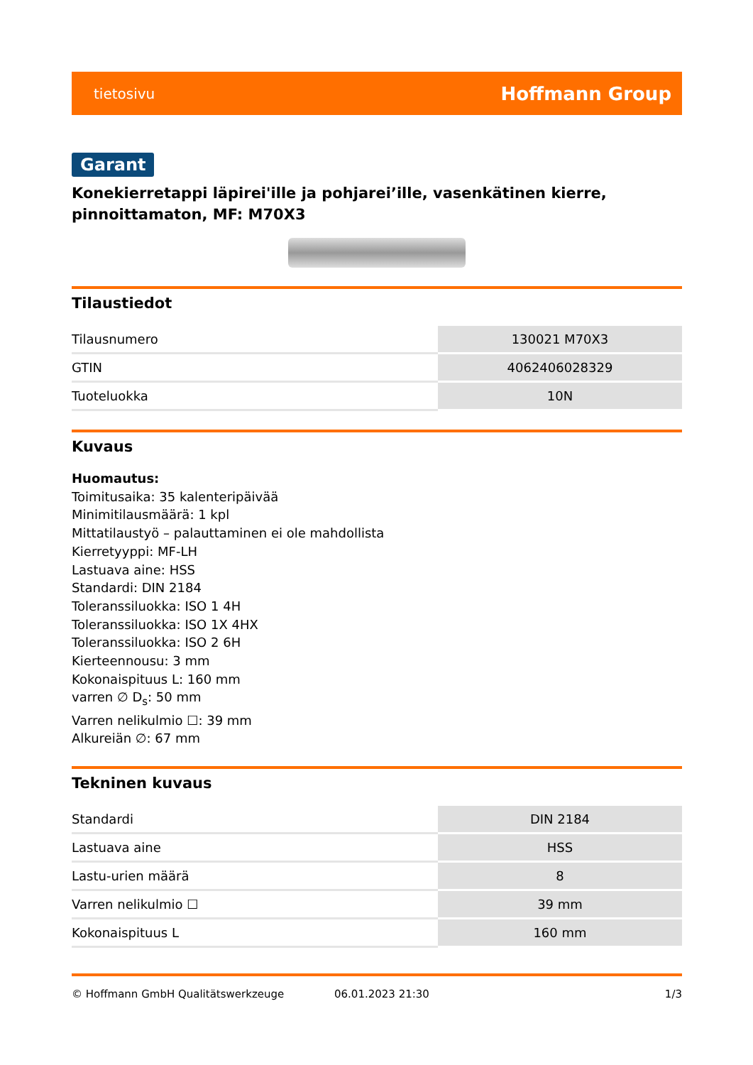tietosivu Hoffmann Group
Garant
Konekierretappi läpirei'ille ja pohjarei’ille, vasenkätinen kierre, pinnoittamaton, MF: M70X3
Tilaustiedot
| Tilausnumero | 130021 M70X3 |
| GTIN | 4062406028329 |
| Tuoteluokka | 10N |
Kuvaus
Huomautus:
Toimitusaika: 35 kalenteripäivää
Minimitilausmäärä: 1 kpl
Mittatilaustyö – palauttaminen ei ole mahdollista
Kierretyyppi: MF-LH
Lastuava aine: HSS
Standardi: DIN 2184
Toleranssiluokka: ISO 1 4H
Toleranssiluokka: ISO 1X 4HX
Toleranssiluokka: ISO 2 6H
Kierteennousu: 3 mm
Kokonaispituus L: 160 mm
varren ∅ D<sub>s</sub>: 50 mm
Varren nelikulmio ☐: 39 mm
Alkureiän ∅: 67 mm
Tekninen kuvaus
| Standardi | DIN 2184 |
| Lastuava aine | HSS |
| Lastu-urien määrä | 8 |
| Varren nelikulmio ☐ | 39 mm |
| Kokonaispituus L | 160 mm |
© Hoffmann GmbH Qualitätswerkzeuge 06.01.2023 21:30 1/3